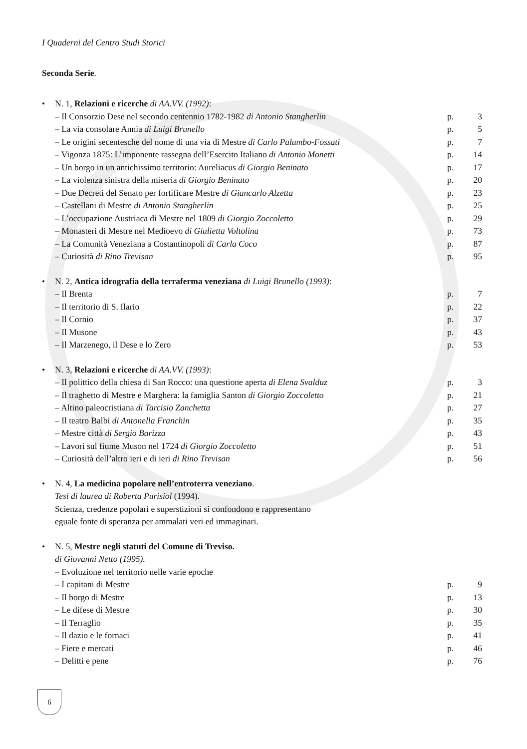I Quaderni del Centro Studi Storici
Seconda Serie.
• N. 1, Relazioni e ricerche di AA.VV. (1992):
– Il Consorzio Dese nel secondo centennio 1782-1982 di Antonio Stangherlin p. 3
– La via consolare Annia di Luigi Brunello p. 5
– Le origini secentesche del nome di una via di Mestre di Carlo Palumbo-Fossati p. 7
– Vigonza 1875: L’imponente rassegna dell’Esercito Italiano di Antonio Monetti p. 14
– Un borgo in un antichissimo territorio: Aureliacus di Giorgio Beninato p. 17
– La violenza sinistra della miseria di Giorgio Beninato p. 20
– Due Decreti del Senato per fortificare Mestre di Giancarlo Alzetta p. 23
– Castellani di Mestre di Antonio Stangherlin p. 25
– L’occupazione Austriaca di Mestre nel 1809 di Giorgio Zoccoletto p. 29
– Monasteri di Mestre nel Medioevo di Giulietta Voltolina p. 73
– La Comunità Veneziana a Costantinopoli di Carla Coco p. 87
– Curiosità di Rino Trevisan p. 95
• N. 2, Antica idrografia della terraferma veneziana di Luigi Brunello (1993):
– Il Brenta p. 7
– Il territorio di S. Ilario p. 22
– Il Cornio p. 37
– Il Musone p. 43
– Il Marzenego, il Dese e lo Zero p. 53
• N. 3, Relazioni e ricerche di AA.VV. (1993):
– Il polittico della chiesa di San Rocco: una questione aperta di Elena Svalduz p. 3
– Il traghetto di Mestre e Marghera: la famiglia Santon di Giorgio Zoccoletto p. 21
– Altino paleocristiana di Tarcisio Zanchetta p. 27
– Il teatro Balbi di Antonella Franchin p. 35
– Mestre città di Sergio Barizza p. 43
– Lavori sul fiume Muson nel 1724 di Giorgio Zoccoletto p. 51
– Curiosità dell’altro ieri e di ieri di Rino Trevisan p. 56
• N. 4, La medicina popolare nell’entroterra veneziano.
Tesi di laurea di Roberta Purisiol (1994).
Scienza, credenze popolari e superstizioni si confondono e rappresentano
eguale fonte di speranza per ammalati veri ed immaginari.
• N. 5, Mestre negli statuti del Comune di Treviso.
di Giovanni Netto (1995).
– Evoluzione nel territorio nelle varie epoche
– I capitani di Mestre p. 9
– Il borgo di Mestre p. 13
– Le difese di Mestre p. 30
– Il Terraglio p. 35
– Il dazio e le fornaci p. 41
– Fiere e mercati p. 46
– Delitti e pene p. 76
6